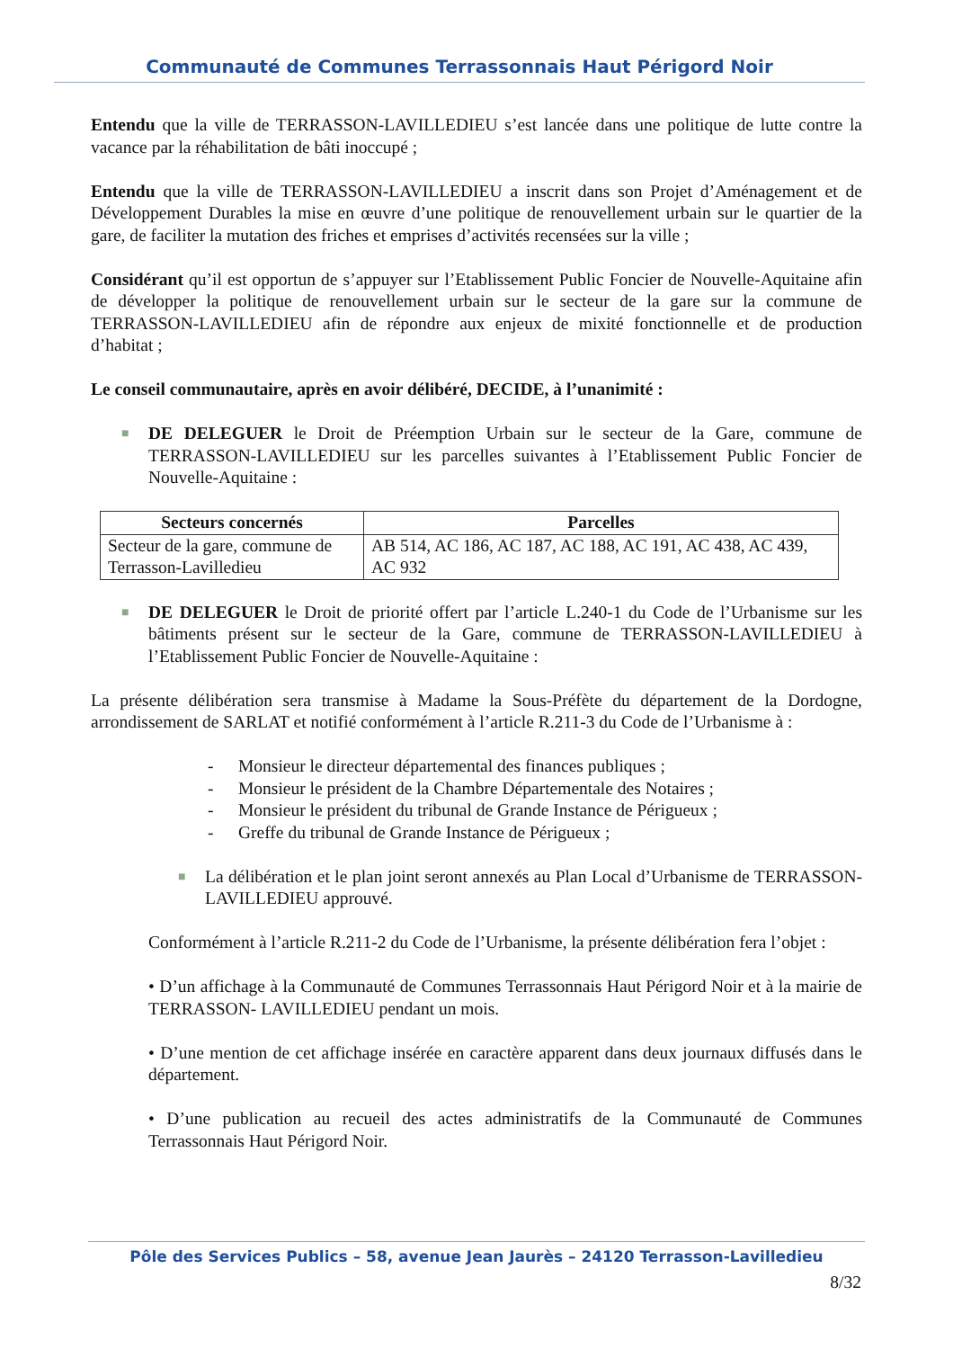Communauté de Communes Terrassonnais Haut Périgord Noir
Entendu que la ville de TERRASSON-LAVILLEDIEU s’est lancée dans une politique de lutte contre la vacance par la réhabilitation de bâti inoccupé ;
Entendu que la ville de TERRASSON-LAVILLEDIEU a inscrit dans son Projet d’Aménagement et de Développement Durables la mise en œuvre d’une politique de renouvellement urbain sur le quartier de la gare, de faciliter la mutation des friches et emprises d’activités recensées sur la ville ;
Considérant qu’il est opportun de s’appuyer sur l’Etablissement Public Foncier de Nouvelle-Aquitaine afin de développer la politique de renouvellement urbain sur le secteur de la gare sur la commune de TERRASSON-LAVILLEDIEU afin de répondre aux enjeux de mixité fonctionnelle et de production d’habitat ;
Le conseil communautaire, après en avoir délibéré, DECIDE, à l’unanimité :
■ DE DELEGUER le Droit de Préemption Urbain sur le secteur de la Gare, commune de TERRASSON-LAVILLEDIEU sur les parcelles suivantes à l’Etablissement Public Foncier de Nouvelle-Aquitaine :
| Secteurs concernés | Parcelles |
| --- | --- |
| Secteur de la gare, commune de Terrasson-Lavilledieu | AB 514, AC 186, AC 187, AC 188, AC 191, AC 438, AC 439, AC 932 |
■ DE DELEGUER le Droit de priorité offert par l’article L.240-1 du Code de l’Urbanisme sur les bâtiments présent sur le secteur de la Gare, commune de TERRASSON-LAVILLEDIEU à l’Etablissement Public Foncier de Nouvelle-Aquitaine :
La présente délibération sera transmise à Madame la Sous-Préfète du département de la Dordogne, arrondissement de SARLAT et notifié conformément à l’article R.211-3 du Code de l’Urbanisme à :
- Monsieur le directeur départemental des finances publiques ;
- Monsieur le président de la Chambre Départementale des Notaires ;
- Monsieur le président du tribunal de Grande Instance de Périgueux ;
- Greffe du tribunal de Grande Instance de Périgueux ;
■ La délibération et le plan joint seront annexés au Plan Local d’Urbanisme de TERRASSON-LAVILLEDIEU approuvé.
Conformément à l’article R.211-2 du Code de l’Urbanisme, la présente délibération fera l’objet :
• D’un affichage à la Communauté de Communes Terrassonnais Haut Périgord Noir et à la mairie de TERRASSON- LAVILLEDIEU pendant un mois.
• D’une mention de cet affichage insérée en caractère apparent dans deux journaux diffusés dans le département.
• D’une publication au recueil des actes administratifs de la Communauté de Communes Terrassonnais Haut Périgord Noir.
Pôle des Services Publics – 58, avenue Jean Jaurès – 24120 Terrasson-Lavilledieu
8/32